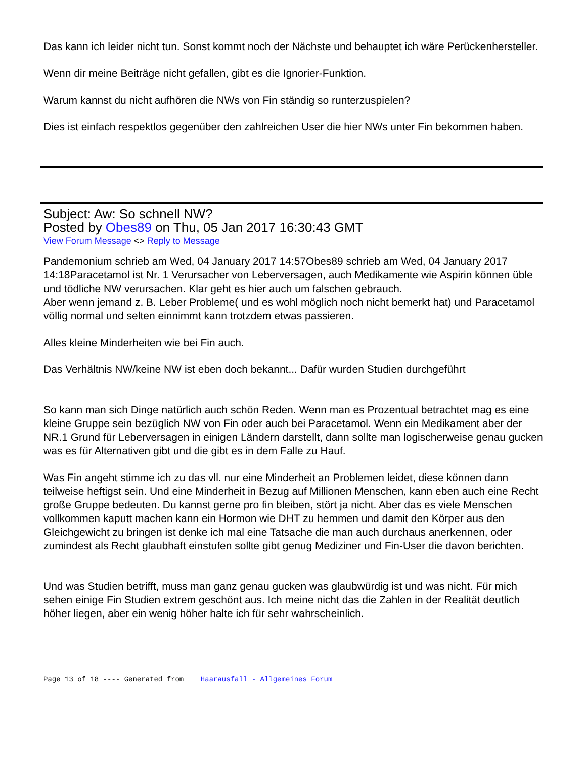Das kann ich leider nicht tun. Sonst kommt noch der Nächste und behauptet ich wäre Perückenhersteller.
Wenn dir meine Beiträge nicht gefallen, gibt es die Ignorier-Funktion.
Warum kannst du nicht aufhören die NWs von Fin ständig so runterzuspielen?
Dies ist einfach respektlos gegenüber den zahlreichen User die hier NWs unter Fin bekommen haben.
Subject: Aw: So schnell NW?
Posted by Obes89 on Thu, 05 Jan 2017 16:30:43 GMT
View Forum Message <> Reply to Message
Pandemonium schrieb am Wed, 04 January 2017 14:57Obes89 schrieb am Wed, 04 January 2017 14:18Paracetamol ist Nr. 1 Verursacher von Leberversagen, auch Medikamente wie Aspirin können üble und tödliche NW verursachen. Klar geht es hier auch um falschen gebrauch.
Aber wenn jemand z. B. Leber Probleme( und es wohl möglich noch nicht bemerkt hat) und Paracetamol völlig normal und selten einnimmt kann trotzdem etwas passieren.
Alles kleine Minderheiten wie bei Fin auch.
Das Verhältnis NW/keine NW ist eben doch bekannt... Dafür wurden Studien durchgeführt
So kann man sich Dinge natürlich auch schön Reden. Wenn man es Prozentual betrachtet mag es eine kleine Gruppe sein bezüglich NW von Fin oder auch bei Paracetamol. Wenn ein Medikament aber der NR.1 Grund für Leberversagen in einigen Ländern darstellt, dann sollte man logischerweise genau gucken was es für Alternativen gibt und die gibt es in dem Falle zu Hauf.
Was Fin angeht stimme ich zu das vll. nur eine Minderheit an Problemen leidet, diese können dann teilweise heftigst sein. Und eine Minderheit in Bezug auf Millionen Menschen, kann eben auch eine Recht große Gruppe bedeuten. Du kannst gerne pro fin bleiben, stört ja nicht. Aber das es viele Menschen vollkommen kaputt machen kann ein Hormon wie DHT zu hemmen und damit den Körper aus den Gleichgewicht zu bringen ist denke ich mal eine Tatsache die man auch durchaus anerkennen, oder zumindest als Recht glaubhaft einstufen sollte gibt genug Mediziner und Fin-User die davon berichten.
Und was Studien betrifft, muss man ganz genau gucken was glaubwürdig ist und was nicht. Für mich sehen einige Fin Studien extrem geschönt aus. Ich meine nicht das die Zahlen in der Realität deutlich höher liegen, aber ein wenig höher halte ich für sehr wahrscheinlich.
Page 13 of 18 ---- Generated from Haarausfall - Allgemeines Forum